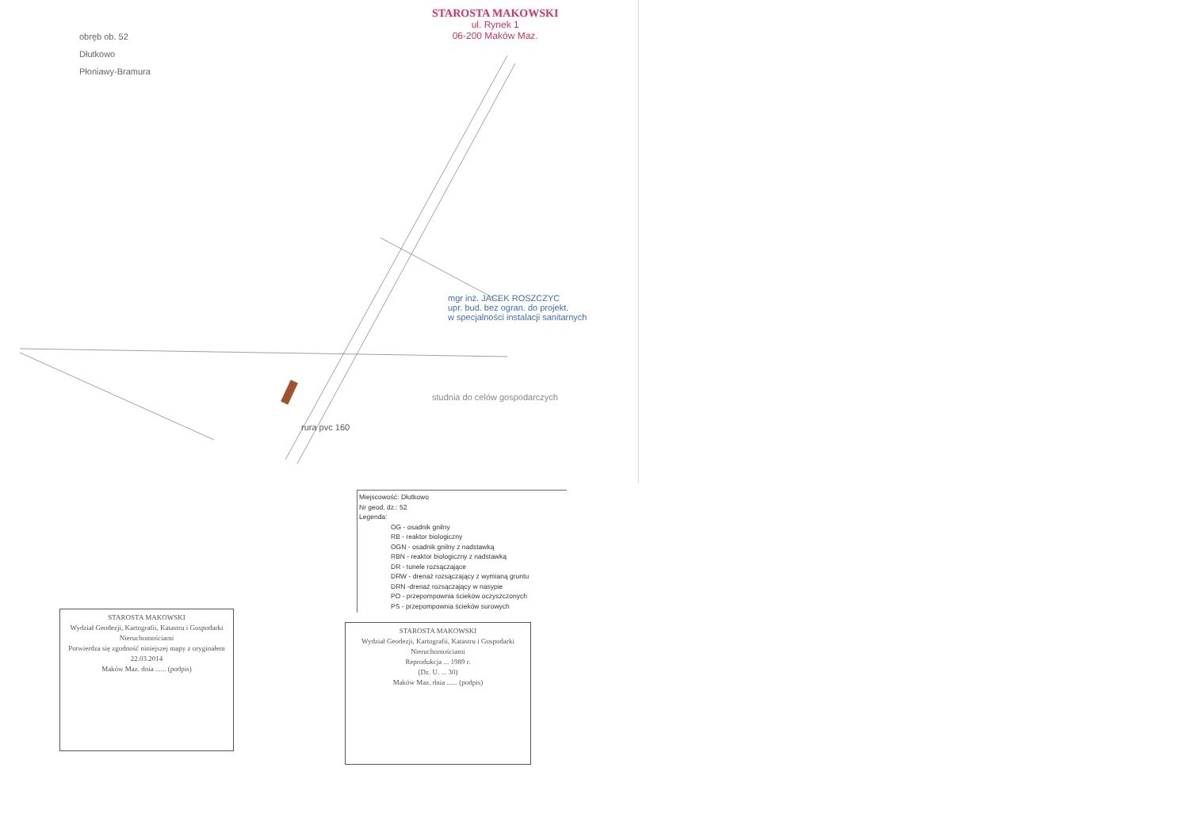STAROSTA MAKOWSKI
ul. Rynek 1
06-200 Maków Maz.
obręb ob. 52
Dłutkowo
Płoniawy-Bramura
mgr inż. JACEK ROSZCZYC
upr. bud. bez ogran. do projekt.
w specjalności instalacji sanitarnych
Miejscowość: Dłutkowo
Nr geod. dz.: 52
Legenda:
OG - osadnik gnilny
RB - reaktor biologiczny
OGN - osadnik gnilny z nadstawką
RBN - reaktor biologiczny z nadstawką
DR - tunele rozsączające
DRW - drenaż rozsączający z wymianą gruntu
DRN -drenaż rozsączający w nasypie
PO - przepompownia ścieków oczyszczonych
PS - przepompownia ścieków surowych
STAROSTA MAKOWSKI
Wydział Geodezji, Kartografii, Katastru i Gospodarki Nieruchomościami
Potwierdza się zgodność niniejszej mapy z oryginałem
22.03.2014
Maków Maz. dnia ...... (podpis)
STAROSTA MAKOWSKI
Wydział Geodezji, Kartografii, Katastru i Gospodarki Nieruchomościami
Reprodukcja ... 1989 r.
(Dz. U. ... 30)
Maków Maz. dnia ...... (podpis)
studnia do celów gospodarczych
rura pvc 160